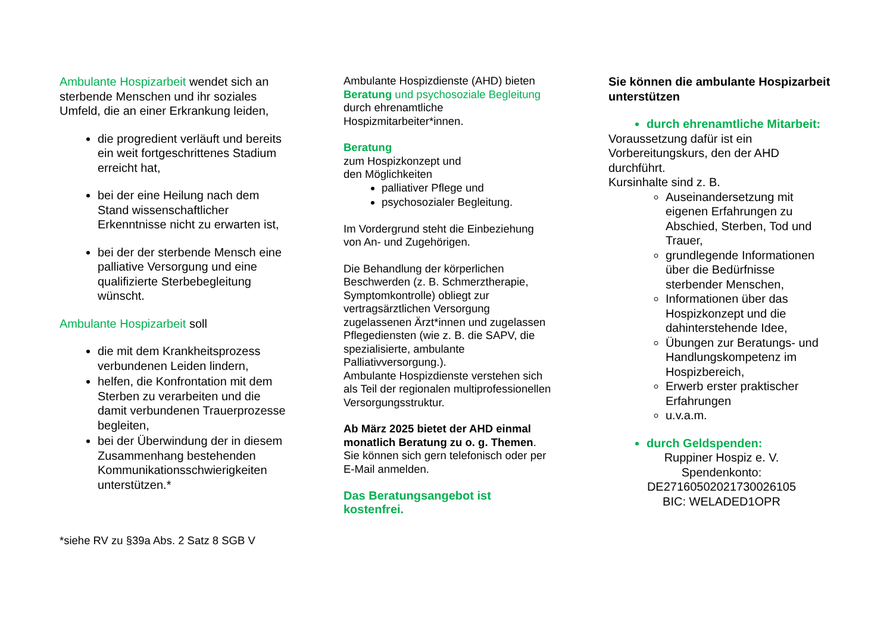Ambulante Hospizarbeit wendet sich an sterbende Menschen und ihr soziales Umfeld, die an einer Erkrankung leiden,
die progredient verläuft und bereits ein weit fortgeschrittenes Stadium erreicht hat,
bei der eine Heilung nach dem Stand wissenschaftlicher Erkenntnisse nicht zu erwarten ist,
bei der der sterbende Mensch eine palliative Versorgung und eine qualifizierte Sterbebegleitung wünscht.
Ambulante Hospizarbeit soll
die mit dem Krankheitsprozess verbundenen Leiden lindern,
helfen, die Konfrontation mit dem Sterben zu verarbeiten und die damit verbundenen Trauerprozesse begleiten,
bei der Überwindung der in diesem Zusammenhang bestehenden Kommunikationsschwierigkeiten unterstützen.*
*siehe RV zu §39a Abs. 2 Satz 8 SGB V
Ambulante Hospizdienste (AHD) bieten Beratung und psychosoziale Begleitung durch ehrenamtliche Hospizmitarbeiter*innen.
Beratung
zum Hospizkonzept und
den Möglichkeiten
palliativer Pflege und
psychosozialer Begleitung.
Im Vordergrund steht die Einbeziehung von An- und Zugehörigen.
Die Behandlung der körperlichen Beschwerden (z. B. Schmerztherapie, Symptomkontrolle) obliegt zur vertragsärztlichen Versorgung zugelassenen Ärzt*innen und zugelassen Pflegediensten (wie z. B. die SAPV, die spezialisierte, ambulante Palliativversorgung.).
Ambulante Hospizdienste verstehen sich als Teil der regionalen multiprofessionellen Versorgungsstruktur.
Ab März 2025 bietet der AHD einmal monatlich Beratung zu o. g. Themen. Sie können sich gern telefonisch oder per E-Mail anmelden.
Das Beratungsangebot ist kostenfrei.
Sie können die ambulante Hospizarbeit unterstützen
durch ehrenamtliche Mitarbeit:
Voraussetzung dafür ist ein Vorbereitungskurs, den der AHD durchführt.
Kursinhalte sind z. B.
Auseinandersetzung mit eigenen Erfahrungen zu Abschied, Sterben, Tod und Trauer,
grundlegende Informationen über die Bedürfnisse sterbender Menschen,
Informationen über das Hospizkonzept und die dahinterstehende Idee,
Übungen zur Beratungs- und Handlungskompetenz im Hospizbereich,
Erwerb erster praktischer Erfahrungen
u.v.a.m.
durch Geldspenden:
Ruppiner Hospiz e. V.
Spendenkonto:
DE27160502021730026105
BIC: WELADED1OPR